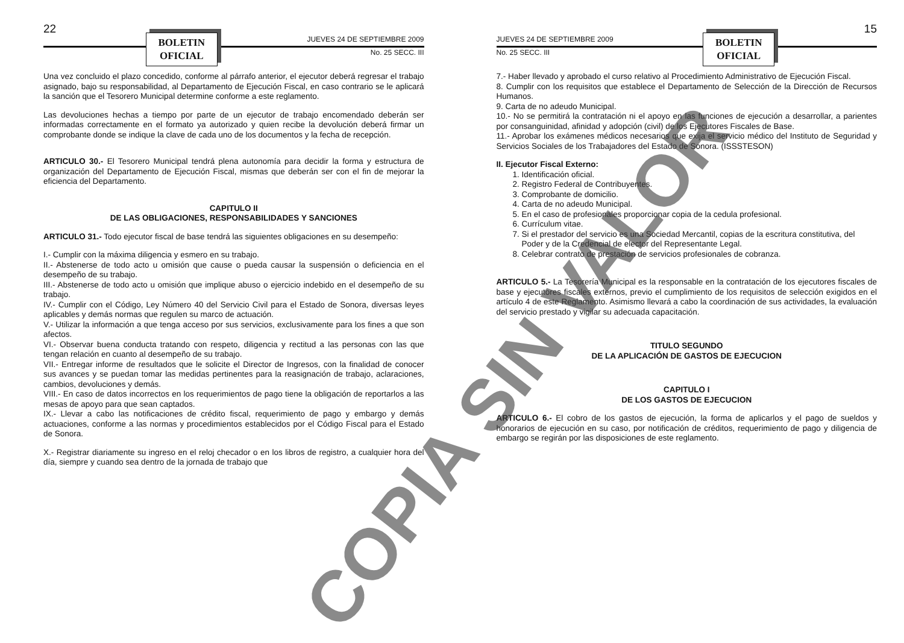22
BOLETIN
OFICIAL
JUEVES 24 DE SEPTIEMBRE 2009
No. 25 SECC. III
Una vez concluido el plazo concedido, conforme al párrafo anterior, el ejecutor deberá regresar el trabajo asignado, bajo su responsabilidad, al Departamento de Ejecución Fiscal, en caso contrario se le aplicará la sanción que el Tesorero Municipal determine conforme a este reglamento.
Las devoluciones hechas a tiempo por parte de un ejecutor de trabajo encomendado deberán ser informadas correctamente en el formato ya autorizado y quien recibe la devolución deberá firmar un comprobante donde se indique la clave de cada uno de los documentos y la fecha de recepción.
ARTICULO 30.- El Tesorero Municipal tendrá plena autonomía para decidir la forma y estructura de organización del Departamento de Ejecución Fiscal, mismas que deberán ser con el fin de mejorar la eficiencia del Departamento.
CAPITULO II
DE LAS OBLIGACIONES, RESPONSABILIDADES Y SANCIONES
ARTICULO 31.- Todo ejecutor fiscal de base tendrá las siguientes obligaciones en su desempeño:
I.- Cumplir con la máxima diligencia y esmero en su trabajo.
II.- Abstenerse de todo acto u omisión que cause o pueda causar la suspensión o deficiencia en el desempeño de su trabajo.
III.- Abstenerse de todo acto u omisión que implique abuso o ejercicio indebido en el desempeño de su trabajo.
IV.- Cumplir con el Código, Ley Número 40 del Servicio Civil para el Estado de Sonora, diversas leyes aplicables y demás normas que regulen su marco de actuación.
V.- Utilizar la información a que tenga acceso por sus servicios, exclusivamente para los fines a que son afectos.
VI.- Observar buena conducta tratando con respeto, diligencia y rectitud a las personas con las que tengan relación en cuanto al desempeño de su trabajo.
VII.- Entregar informe de resultados que le solicite el Director de Ingresos, con la finalidad de conocer sus avances y se puedan tomar las medidas pertinentes para la reasignación de trabajo, aclaraciones, cambios, devoluciones y demás.
VIII.- En caso de datos incorrectos en los requerimientos de pago tiene la obligación de reportarlos a las mesas de apoyo para que sean captados.
IX.- Llevar a cabo las notificaciones de crédito fiscal, requerimiento de pago y embargo y demás actuaciones, conforme a las normas y procedimientos establecidos por el Código Fiscal para el Estado de Sonora.
X.- Registrar diariamente su ingreso en el reloj checador o en los libros de registro, a cualquier hora del día, siempre y cuando sea dentro de la jornada de trabajo que
JUEVES 24 DE SEPTIEMBRE 2009
No. 25 SECC. III
BOLETIN
OFICIAL
15
7.- Haber llevado y aprobado el curso relativo al Procedimiento Administrativo de Ejecución Fiscal.
8. Cumplir con los requisitos que establece el Departamento de Selección de la Dirección de Recursos Humanos.
9. Carta de no adeudo Municipal.
10.- No se permitirá la contratación ni el apoyo en las funciones de ejecución a desarrollar, a parientes por consanguinidad, afinidad y adopción (civil) de los Ejecutores Fiscales de Base.
11.- Aprobar los exámenes médicos necesarios que exija el servicio médico del Instituto de Seguridad y Servicios Sociales de los Trabajadores del Estado de Sonora. (ISSSTESON)
II. Ejecutor Fiscal Externo:
1. Identificación oficial.
2. Registro Federal de Contribuyentes.
3. Comprobante de domicilio.
4. Carta de no adeudo Municipal.
5. En el caso de profesionales proporcionar copia de la cedula profesional.
6. Currículum vitae.
7. Si el prestador del servicio es una Sociedad Mercantil, copias de la escritura constitutiva, del Poder y de la Credencial de elector del Representante Legal.
8. Celebrar contrato de prestación de servicios profesionales de cobranza.
ARTICULO 5.- La Tesorería Municipal es la responsable en la contratación de los ejecutores fiscales de base y ejecutores fiscales externos, previo el cumplimiento de los requisitos de selección exigidos en el artículo 4 de este Reglamento. Asimismo llevará a cabo la coordinación de sus actividades, la evaluación del servicio prestado y vigilar su adecuada capacitación.
TITULO SEGUNDO
DE LA APLICACIÓN DE GASTOS DE EJECUCION
CAPITULO I
DE LOS GASTOS DE EJECUCION
ARTICULO 6.- El cobro de los gastos de ejecución, la forma de aplicarlos y el pago de sueldos y honorarios de ejecución en su caso, por notificación de créditos, requerimiento de pago y diligencia de embargo se regirán por las disposiciones de este reglamento.
COPIA SIN VALOR